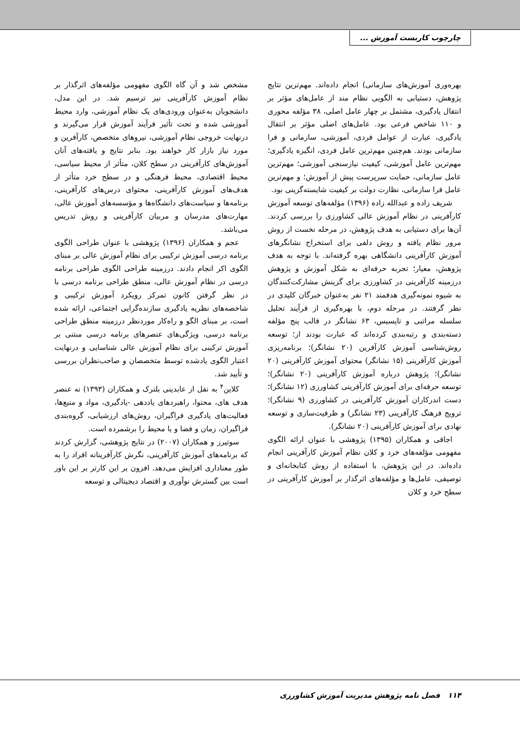چارچوب کاربست آموزش ...
بهره‌وری آموزش‌های سازمانی) انجام داده‌اند. مهم‌ترین نتایج پژوهش، دستیابی به الگویی نظام مند از عامل‌های مؤثر بر انتقال یادگیری، مشتمل بر چهار عامل اصلی، ۳۸ مؤلفه محوری و ۱۱۰ شاخص فرعی بود. عامل‌های اصلی مؤثر بر انتقال یادگیری، عبارت از عوامل فردی، آموزشی، سازمانی و فرا سازمانی بودند. هم‌چنین مهم‌ترین عامل فردی، انگیزه یادگیری؛ مهم‌ترین عامل آموزشی، کیفیت نیازسنجی آموزشی؛ مهم‌ترین عامل سازمانی، حمایت سرپرست پیش از آموزش؛ و مهم‌ترین عامل فرا سازمانی، نظارت دولت بر کیفیت شایسته‌گزینی بود.
شریف زاده و عبدالله زاده (۱۳۹۶) مؤلفه‌های توسعه آموزش کارآفرینی در نظام آموزش عالی کشاورزی را بررسی کردند. آن‌ها برای دستیابی به هدف پژوهش، در مرحله نخست از روش مرور نظام یافته و روش دلفی برای استخراج نشانگرهای آموزش کارآفرینی دانشگاهی بهره گرفته‌اند. با توجه به هدف پژوهش، معیار؛ تجربه حرفه‌ای به شکل آموزش و پژوهش درزمینه کارآفرینی در کشاورزی برای گزینش مشارکت‌کنندگان به شیوه نمونه‌گیری هدفمند ۲۱ نفر به‌عنوان خبرگان کلیدی در نظر گرفتند. در مرحله دوم، با بهره‌گیری از فرآیند تحلیل سلسله مراتبی و تاپسیس، ۶۳ نشانگر در قالب پنج مؤلفه دسته‌بندی و رتبه‌بندی کرده‌اند که عبارت بودند از؛ توسعه روش‌شناسی آموزش کارآفرین (۲۰ نشانگر)؛ برنامه‌ریزی آموزش کارآفرینی (۱۵ نشانگر) محتوای آموزش کارآفرینی (۲۰ نشانگر)؛ پژوهش درباره آموزش کارآفرینی (۲۰ نشانگر)؛ توسعه حرفه‌ای برای آموزش کارآفرینی کشاورزی (۱۲ نشانگر)؛ دست اندرکاران آموزش کارآفرینی در کشاورزی (۹ نشانگر)؛ ترویج فرهنگ کارآفرینی (۲۳ نشانگر) و ظرفیت‌سازی و توسعه نهادی برای آموزش کارآفرینی (۲۰ نشانگر).
اجاقی و همکاران (۱۳۹۵) پژوهشی با عنوان ارائه الگوی مفهومی مؤلفه‌های خرد و کلان نظام آموزش کارآفرینی انجام داده‌اند. در این پژوهش، با استفاده از روش کتابخانه‌ای و توصیفی، عامل‌ها و مؤلفه‌های اثرگذار بر آموزش کارآفرینی در سطح خرد و کلان
مشخص شد و آن گاه الگوی مفهومی مؤلفه‌های اثرگذار بر نظام آموزش کارآفرینی نیز ترسیم شد. در این مدل، دانشجویان به‌عنوان ورودی‌های یک نظام آموزشی، وارد محیط آموزشی شده و تحت تأثیر فرآیند آموزش قرار می‌گیرند و درنهایت خروجی نظام آموزشی، نیروهای متخصص، کارآفرین و مورد نیاز بازار کار خواهند بود. بنابر نتایج و یافته‌های آنان آموزش‌های کارآفرینی در سطح کلان، متأثر از محیط سیاسی، محیط اقتصادی، محیط فرهنگی و در سطح خرد متأثر از هدف‌های آموزش کارآفرینی، محتوای درس‌های کارآفرینی، برنامه‌ها و سیاست‌های دانشگاه‌ها و مؤسسه‌های آموزش عالی، مهارت‌های مدرسان و مربیان کارآفرینی و روش تدریس می‌باشد.
عجم و همکاران (۱۳۹۶) پژوهشی با عنوان طراحی الگوی برنامه درسی آموزش ترکیبی برای نظام آموزش عالی بر مبنای الگوی اکر انجام دادند. درزمینه طراحی الگوی طراحی برنامه درسی در نظام آموزش عالی، منطق طراحی برنامه درسی با در نظر گرفتن کانون تمرکز رویکرد آموزش ترکیبی و شاخصه‌های نظریه یادگیری سازنده‌گرایی اجتماعی، ارائه شده است، بر مبنای الگو و راه‌کار موردنظر درزمینه منطق طراحی برنامه درسی، ویژگی‌های عنصرهای برنامه درسی مبتنی بر آموزش ترکیبی برای نظام آموزش عالی شناسایی و درنهایت اعتبار الگوی یادشده توسط متخصصان و صاحب‌نظران بررسی و تأیید شد.
کلاین<sup>۴</sup> به نقل از عابدینی بلترک و همکاران (۱۳۹۳) نه عنصر هدف های، محتوا، راهبردهای یاددهی -یادگیری، مواد و منبع‌ها، فعالیت‌های یادگیری فراگیران، روش‌های ارزشیابی، گروه‌بندی فراگیران، زمان و فضا و یا محیط را برشمرده است.
سوتیرز و همکاران (۲۰۰۷) در نتایج پژوهشی، گزارش کردند که برنامه‌های آموزش کارآفرینی، نگرش کارآفرینانه افراد را به طور معناداری افزایش می‌دهد. افزون بر این کارتر بر این باور است بین گسترش نوآوری و اقتصاد دیجیتالی و توسعه
۱۱۴ فصل نامه پژوهش مدیریت آموزش کشاورزی